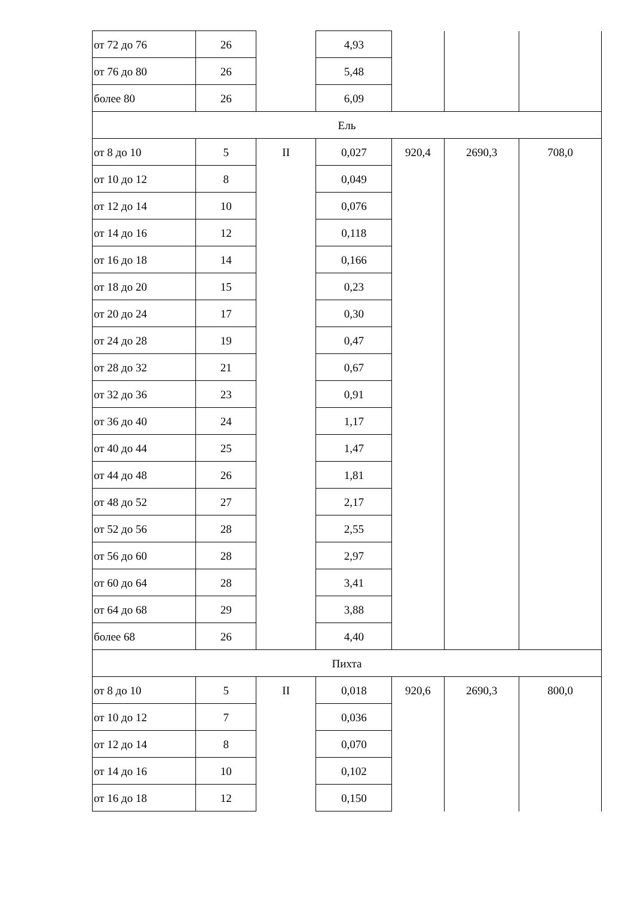| от 72 до 76 | 26 | | 4,93 | | | |
| от 76 до 80 | 26 | | 5,48 | | | |
| более 80 | 26 | | 6,09 | | | |
| Ель | | | | | | |
| от 8 до 10 | 5 | II | 0,027 | 920,4 | 2690,3 | 708,0 |
| от 10 до 12 | 8 | | 0,049 | | | |
| от 12 до 14 | 10 | | 0,076 | | | |
| от 14 до 16 | 12 | | 0,118 | | | |
| от 16 до 18 | 14 | | 0,166 | | | |
| от 18 до 20 | 15 | | 0,23 | | | |
| от 20 до 24 | 17 | | 0,30 | | | |
| от 24 до 28 | 19 | | 0,47 | | | |
| от 28 до 32 | 21 | | 0,67 | | | |
| от 32 до 36 | 23 | | 0,91 | | | |
| от 36 до 40 | 24 | | 1,17 | | | |
| от 40 до 44 | 25 | | 1,47 | | | |
| от 44 до 48 | 26 | | 1,81 | | | |
| от 48 до 52 | 27 | | 2,17 | | | |
| от 52 до 56 | 28 | | 2,55 | | | |
| от 56 до 60 | 28 | | 2,97 | | | |
| от 60 до 64 | 28 | | 3,41 | | | |
| от 64 до 68 | 29 | | 3,88 | | | |
| более 68 | 26 | | 4,40 | | | |
| Пихта | | | | | | |
| от 8 до 10 | 5 | II | 0,018 | 920,6 | 2690,3 | 800,0 |
| от 10 до 12 | 7 | | 0,036 | | | |
| от 12 до 14 | 8 | | 0,070 | | | |
| от 14 до 16 | 10 | | 0,102 | | | |
| от 16 до 18 | 12 | | 0,150 | | | |